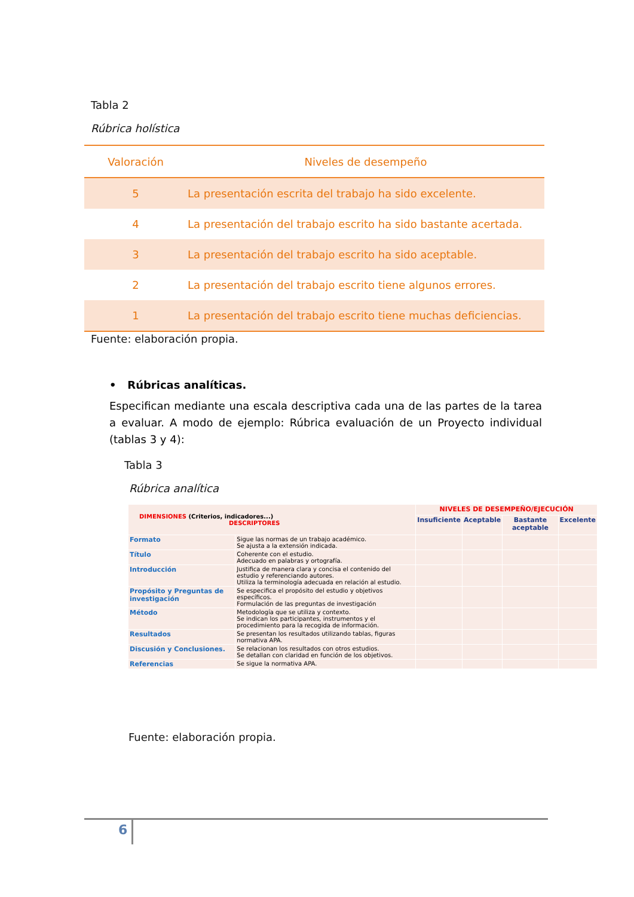Tabla 2
Rúbrica holística
| Valoración | Niveles de desempeño |
| --- | --- |
| 5 | La presentación escrita del trabajo ha sido excelente. |
| 4 | La presentación del trabajo escrito ha sido bastante acertada. |
| 3 | La presentación del trabajo escrito ha sido aceptable. |
| 2 | La presentación del trabajo escrito tiene algunos errores. |
| 1 | La presentación del trabajo escrito tiene muchas deficiencias. |
Fuente: elaboración propia.
• Rúbricas analíticas.
Especifican mediante una escala descriptiva cada una de las partes de la tarea a evaluar. A modo de ejemplo: Rúbrica evaluación de un Proyecto individual (tablas 3 y 4):
Tabla 3
Rúbrica analítica
| DIMENSIONES (Criterios, indicadores...) DESCRIPTORES | | NIVELES DE DESEMPEÑO/EJECUCIÓN | | | |
| | | Insuficiente | Aceptable | Bastante aceptable | Excelente |
| Formato | Sigue las normas de un trabajo académico. Se ajusta a la extensión indicada. | | | | |
| Título | Coherente con el estudio. Adecuado en palabras y ortografía. | | | | |
| Introducción | Justifica de manera clara y concisa el contenido del estudio y referenciando autores. Utiliza la terminología adecuada en relación al estudio. | | | | |
| Propósito y Preguntas de investigación | Se especifica el propósito del estudio y objetivos específicos. Formulación de las preguntas de investigación | | | | |
| Método | Metodología que se utiliza y contexto. Se indican los participantes, instrumentos y el procedimiento para la recogida de información. | | | | |
| Resultados | Se presentan los resultados utilizando tablas, figuras normativa APA. | | | | |
| Discusión y Conclusiones. | Se relacionan los resultados con otros estudios. Se detallan con claridad en función de los objetivos. | | | | |
| Referencias | Se sigue la normativa APA. | | | | |
Fuente: elaboración propia.
6